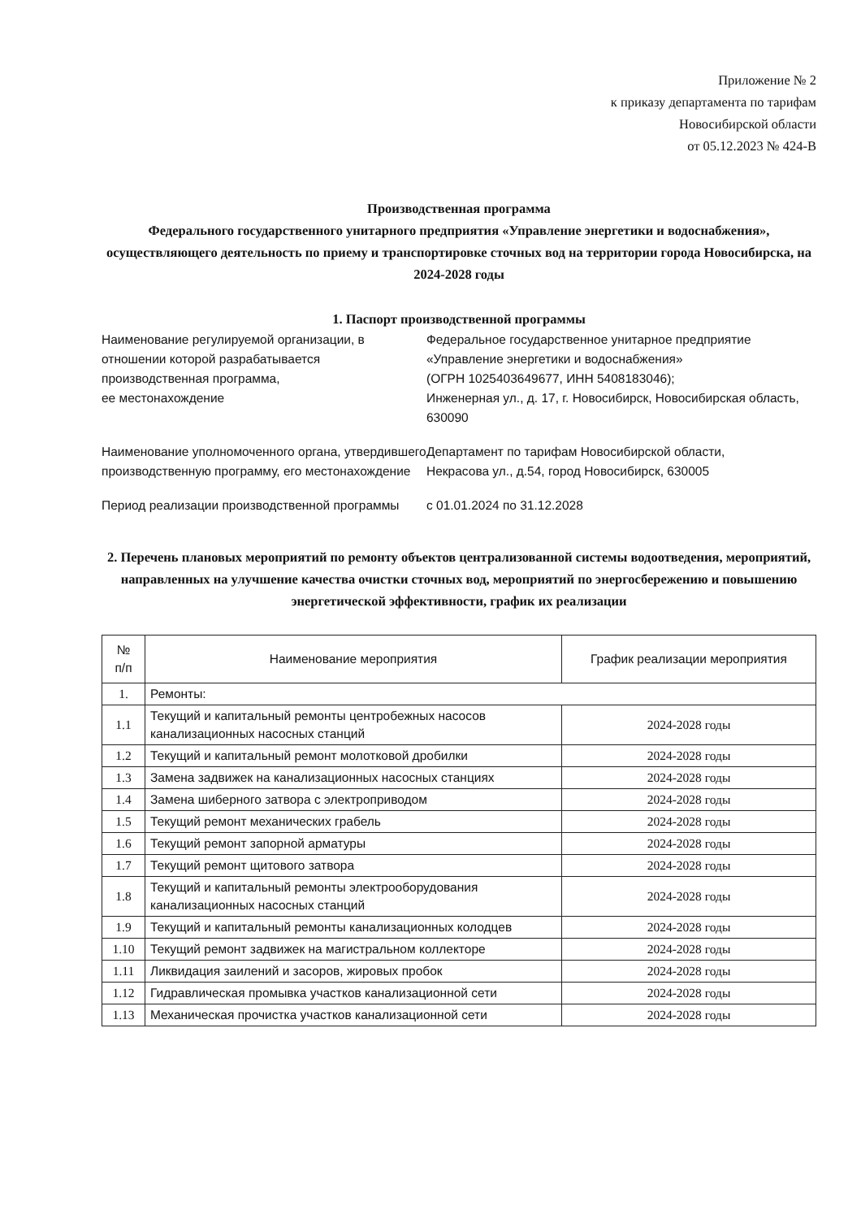Приложение № 2
к приказу департамента по тарифам
Новосибирской области
от 05.12.2023 № 424-В
Производственная программа
Федерального государственного унитарного предприятия «Управление энергетики и водоснабжения», осуществляющего деятельность по приему и транспортировке сточных вод на территории города Новосибирска, на 2024-2028 годы
1. Паспорт производственной программы
Наименование регулируемой организации, в отношении которой разрабатывается производственная программа,
ее местонахождение
Федеральное государственное унитарное предприятие «Управление энергетики и водоснабжения»
(ОГРН 1025403649677, ИНН 5408183046);
Инженерная ул., д. 17, г. Новосибирск, Новосибирская область, 630090
Наименование уполномоченного органа, утвердившего производственную программу, его местонахождение
Департамент по тарифам Новосибирской области,
Некрасова ул., д.54, город Новосибирск, 630005
Период реализации производственной программы
с 01.01.2024 по 31.12.2028
2. Перечень плановых мероприятий по ремонту объектов централизованной системы водоотведения, мероприятий, направленных на улучшение качества очистки сточных вод, мероприятий по энергосбережению и повышению энергетической эффективности, график их реализации
| № п/п | Наименование мероприятия | График реализации мероприятия |
| --- | --- | --- |
| 1. | Ремонты: | |
| 1.1 | Текущий и капитальный ремонты центробежных насосов канализационных насосных станций | 2024-2028 годы |
| 1.2 | Текущий и капитальный ремонт молотковой дробилки | 2024-2028 годы |
| 1.3 | Замена задвижек на канализационных насосных станциях | 2024-2028 годы |
| 1.4 | Замена шиберного затвора с электроприводом | 2024-2028 годы |
| 1.5 | Текущий ремонт механических грабель | 2024-2028 годы |
| 1.6 | Текущий ремонт запорной арматуры | 2024-2028 годы |
| 1.7 | Текущий ремонт щитового затвора | 2024-2028 годы |
| 1.8 | Текущий и капитальный ремонты электрооборудования канализационных насосных станций | 2024-2028 годы |
| 1.9 | Текущий и капитальный ремонты канализационных колодцев | 2024-2028 годы |
| 1.10 | Текущий ремонт задвижек на магистральном коллекторе | 2024-2028 годы |
| 1.11 | Ликвидация заилений и засоров, жировых пробок | 2024-2028 годы |
| 1.12 | Гидравлическая промывка участков канализационной сети | 2024-2028 годы |
| 1.13 | Механическая прочистка участков канализационной сети | 2024-2028 годы |